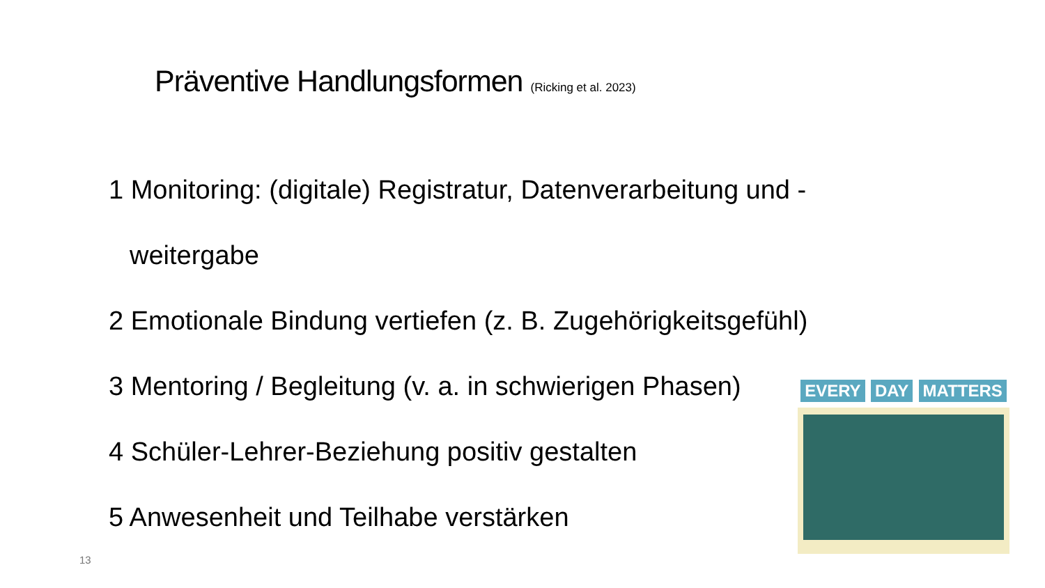Präventive Handlungsformen (Ricking et al. 2023)
1 Monitoring: (digitale) Registratur, Datenverarbeitung und -
weitergabe
2 Emotionale Bindung vertiefen (z. B. Zugehörigkeitsgefühl)
3 Mentoring / Begleitung (v. a. in schwierigen Phasen)
4 Schüler-Lehrer-Beziehung positiv gestalten
5 Anwesenheit und Teilhabe verstärken
EVERY DAY MATTERS
13